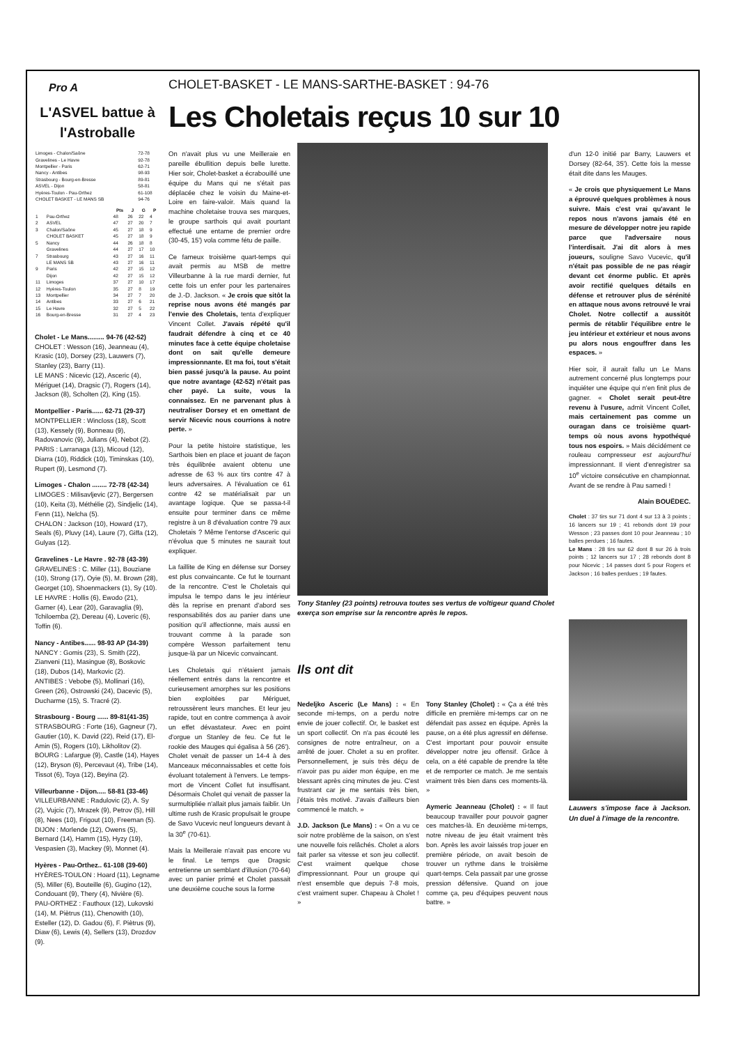Pro A
L'ASVEL battue à l'Astroballe
| Limoges - Chalon/Saône | 72-78 |
| Gravelines - Le Havre | 92-78 |
| Montpellier - Paris | 62-71 |
| Nancy - Antibes | 98-93 |
| Strasbourg - Bourg-en-Bresse | 89-81 |
| ASVEL - Dijon | 58-81 |
| Hyères-Toulon - Pau-Orthez | 61-108 |
| CHOLET BASKET - LE MANS SB | 94-76 |
| | | Pts | J | G | P |
| --- | --- | --- | --- | --- | --- |
| 1 | Pau-Orthez | 48 | 26 | 22 | 4 |
| 2 | ASVEL | 47 | 27 | 20 | 7 |
| 3 | Chalon/Saône | 45 | 27 | 18 | 9 |
| | CHOLET BASKET | 45 | 27 | 18 | 9 |
| 5 | Nancy | 44 | 26 | 18 | 8 |
| | Gravelines | 44 | 27 | 17 | 10 |
| 7 | Strasbourg | 43 | 27 | 16 | 11 |
| | LE MANS SB | 43 | 27 | 16 | 11 |
| 9 | Paris | 42 | 27 | 15 | 12 |
| | Dijon | 42 | 27 | 15 | 12 |
| 11 | Limoges | 37 | 27 | 10 | 17 |
| 12 | Hyères-Toulon | 35 | 27 | 8 | 19 |
| 13 | Montpellier | 34 | 27 | 7 | 20 |
| 14 | Antibes | 33 | 27 | 6 | 21 |
| 15 | Le Havre | 32 | 27 | 5 | 22 |
| 16 | Bourg-en-Bresse | 31 | 27 | 4 | 23 |
Cholet - Le Mans......... 94-76 (42-52)
CHOLET : Wesson (16), Jeanneau (4), Krasic (10), Dorsey (23), Lauwers (7), Stanley (23), Barry (11).
LE MANS : Nicevic (12), Asceric (4), Mériguet (14), Dragsic (7), Rogers (14), Jackson (8), Scholten (2), King (15).
Montpellier - Paris...... 62-71 (29-37)
MONTPELLIER : Wincloss (18), Scott (13), Kessely (9), Bonneau (9), Radovanovic (9), Julians (4), Nebot (2).
PARIS : Larranaga (13), Micoud (12), Diarra (10), Riddick (10), Timinskas (10), Rupert (9), Lesmond (7).
Limoges - Chalon ........ 72-78 (42-34)
LIMOGES : Milisavljevic (27), Bergersen (10), Keita (3), Méthélie (2), Sindjelic (14), Fenn (11), Nelcha (5).
CHALON : Jackson (10), Howard (17), Seals (6), Pluvy (14), Laure (7), Giffa (12), Gulyas (12).
Gravelines - Le Havre . 92-78 (43-39)
GRAVELINES : C. Miller (11), Bouziane (10), Strong (17), Oyie (5), M. Brown (28), Georget (10), Shoenmackers (1), Sy (10).
LE HAVRE : Hollis (6), Ewodo (21), Garner (4), Lear (20), Garavaglia (9), Tchiloemba (2), Dereau (4), Loveric (6), Toffin (6).
Nancy - Antibes...... 98-93 AP (34-39)
NANCY : Gomis (23), S. Smith (22), Zianveni (11), Masingue (8), Boskovic (18), Dubos (14), Markovic (2).
ANTIBES : Vebobe (5), Mollinari (16), Green (26), Ostrowski (24), Dacevic (5), Ducharme (15), S. Tracré (2).
Strasbourg - Bourg ...... 89-81(41-35)
STRASBOURG : Forte (16), Gagneur (7), Gautier (10), K. David (22), Reid (17), El-Amin (5), Rogers (10), Likholitov (2).
BOURG : Lafargue (9), Castle (14), Hayes (12), Bryson (6), Percevaut (4), Tribe (14), Tissot (6), Toya (12), Beyina (2).
Villeurbanne - Dijon..... 58-81 (33-46)
VILLEURBANNE : Radulovic (2), A. Sy (2), Vujcic (7), Mrazek (9), Petrov (5), Hill (8), Nees (10), Frigout (10), Freeman (5).
DIJON : Morlende (12), Owens (5), Bernard (14), Hamm (15), Hyzy (19), Vespasien (3), Mackey (9), Monnet (4).
Hyères - Pau-Orthez.. 61-108 (39-60)
HYÈRES-TOULON : Hoard (11), Legname (5), Miller (6), Bouteille (6), Gugino (12), Condouant (9), Thery (4), Nivière (6).
PAU-ORTHEZ : Fauthoux (12), Lukovski (14), M. Piètrus (11), Chenowith (10), Esteller (12), D. Gadou (6), F. Piètrus (9), Diaw (6), Lewis (4), Sellers (13), Drozdov (9).
CHOLET-BASKET - LE MANS-SARTHE-BASKET : 94-76
Les Choletais reçus 10 sur 10
On n'avait plus vu une Meilleraie en pareille ébullition depuis belle lurette. Hier soir, Cholet-basket a écrabouillé une équipe du Mans qui ne s'était pas déplacée chez le voisin du Maine-et-Loire en faire-valoir. Mais quand la machine choletaise trouva ses marques, le groupe sarthois qui avait pourtant effectué une entame de premier ordre (30-45, 15') vola comme fétu de paille.
Ce fameux troisième quart-temps qui avait permis au MSB de mettre Villeurbanne à la rue mardi dernier, fut cette fois un enfer pour les partenaires de J.-D. Jackson. « Je crois que sitôt la reprise nous avons été mangés par l'envie des Choletais, tenta d'expliquer Vincent Collet. J'avais répété qu'il faudrait défendre à cinq et ce 40 minutes face à cette équipe choletaise dont on sait qu'elle demeure impressionnante. Et ma foi, tout s'était bien passé jusqu'à la pause. Au point que notre avantage (42-52) n'était pas cher payé. La suite, vous la connaissez. En ne parvenant plus à neutraliser Dorsey et en omettant de servir Nicevic nous courrions à notre perte. »
Pour la petite histoire statistique, les Sarthois bien en place et jouant de façon très équilibrée avaient obtenu une adresse de 63 % aux tirs contre 47 à leurs adversaires. A l'évaluation ce 61 contre 42 se matérialisait par un avantage logique. Que se passa-t-il ensuite pour terminer dans ce même registre à un 8 d'évaluation contre 79 aux Choletais ? Même l'entorse d'Asceric qui n'évolua que 5 minutes ne saurait tout expliquer.
La faillite de King en défense sur Dorsey est plus convaincante. Ce fut le tournant de la rencontre. C'est le Choletais qui impulsa le tempo dans le jeu intérieur dès la reprise en prenant d'abord ses responsabilités dos au panier dans une position qu'il affectionne, mais aussi en trouvant comme à la parade son compère Wesson parfaitement tenu jusque-là par un Nicevic convaincant.
Les Choletais qui n'étaient jamais réellement entrés dans la rencontre et curieusement amorphes sur les positions bien exploitées par Mériguet, retroussèrent leurs manches. Et leur jeu rapide, tout en contre commença à avoir un effet dévastateur. Avec en point d'orgue un Stanley de feu. Ce fut le rookie des Mauges qui égalisa à 56 (26'). Cholet venait de passer un 14-4 à des Manceaux méconnaissables et cette fois évoluant totalement à l'envers. Le temps-mort de Vincent Collet fut insuffisant. Désormais Cholet qui venait de passer la surmultipliée n'allait plus jamais faiblir. Un ultime rush de Krasic propulsait le groupe de Savo Vucevic neuf longueurs devant à la 30<sup>e</sup> (70-61).
Mais la Meilleraie n'avait pas encore vu le final. Le temps que Dragsic entretienne un semblant d'illusion (70-64) avec un panier primé et Cholet passait une deuxième couche sous la forme
Tony Stanley (23 points) retrouva toutes ses vertus de voltigeur quand Cholet exerça son emprise sur la rencontre après le repos.
Ils ont dit
Nedeljko Asceric (Le Mans) : « En seconde mi-temps, on a perdu notre envie de jouer collectif. Or, le basket est un sport collectif. On n'a pas écouté les consignes de notre entraîneur, on a arrêté de jouer. Cholet a su en profiter. Personnellement, je suis très déçu de n'avoir pas pu aider mon équipe, en me blessant après cinq minutes de jeu. C'est frustrant car je me sentais très bien, j'étais très motivé. J'avais d'ailleurs bien commencé le match. »
J.D. Jackson (Le Mans) : « On a vu ce soir notre problème de la saison, on s'est une nouvelle fois relâchés. Cholet a alors fait parler sa vitesse et son jeu collectif. C'est vraiment quelque chose d'impressionnant. Pour un groupe qui n'est ensemble que depuis 7-8 mois, c'est vraiment super. Chapeau à Cholet ! »
Tony Stanley (Cholet) : « Ça a été très difficile en première mi-temps car on ne défendait pas assez en équipe. Après la pause, on a été plus agressif en défense. C'est important pour pouvoir ensuite développer notre jeu offensif. Grâce à cela, on a été capable de prendre la tête et de remporter ce match. Je me sentais vraiment très bien dans ces moments-là. »
Aymeric Jeanneau (Cholet) : « Il faut beaucoup travailler pour pouvoir gagner ces matches-là. En deuxième mi-temps, notre niveau de jeu était vraiment très bon. Après les avoir laissés trop jouer en première période, on avait besoin de trouver un rythme dans le troisième quart-temps. Cela passait par une grosse pression défensive. Quand on joue comme ça, peu d'équipes peuvent nous battre. »
d'un 12-0 initié par Barry, Lauwers et Dorsey (82-64, 35'). Cette fois la messe était dite dans les Mauges.
« Je crois que physiquement Le Mans a éprouvé quelques problèmes à nous suivre. Mais c'est vrai qu'avant le repos nous n'avons jamais été en mesure de développer notre jeu rapide parce que l'adversaire nous l'interdisait. J'ai dit alors à mes joueurs, souligne Savo Vucevic, qu'il n'était pas possible de ne pas réagir devant cet énorme public. Et après avoir rectifié quelques détails en défense et retrouver plus de sérénité en attaque nous avons retrouvé le vrai Cholet. Notre collectif a aussitôt permis de rétablir l'équilibre entre le jeu intérieur et extérieur et nous avons pu alors nous engouffrer dans les espaces. »
Hier soir, il aurait fallu un Le Mans autrement concerné plus longtemps pour inquiéter une équipe qui n'en finit plus de gagner. « Cholet serait peut-être revenu à l'usure, admit Vincent Collet, mais certainement pas comme un ouragan dans ce troisième quart-temps où nous avons hypothéqué tous nos espoirs. » Mais décidément ce rouleau compresseur est aujourd'hui impressionnant. Il vient d'enregistrer sa 10<sup>e</sup> victoire consécutive en championnat. Avant de se rendre à Pau samedi !
Alain BOUËDEC.
Cholet : 37 tirs sur 71 dont 4 sur 13 à 3 points ; 16 lancers sur 19 ; 41 rebonds dont 19 pour Wesson ; 23 passes dont 10 pour Jeanneau ; 10 balles perdues ; 16 fautes.
Le Mans : 28 tirs sur 62 dont 8 sur 26 à trois points ; 12 lancers sur 17 ; 28 rebonds dont 8 pour Nicevic ; 14 passes dont 5 pour Rogers et Jackson ; 16 balles perdues ; 19 fautes.
Lauwers s'impose face à Jackson. Un duel à l'image de la rencontre.